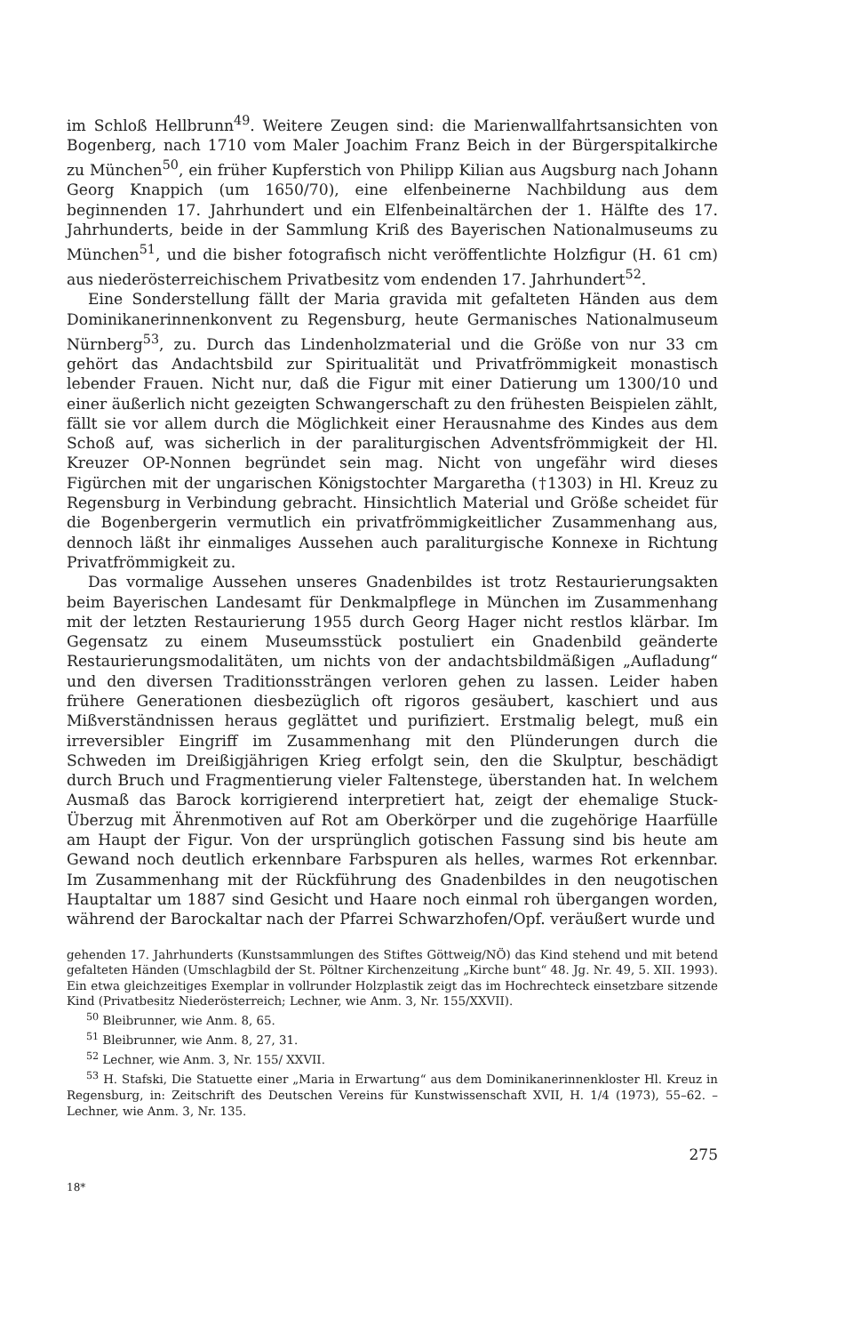im Schloß Hellbrunn<sup>49</sup>. Weitere Zeugen sind: die Marienwallfahrtsansichten von Bogenberg, nach 1710 vom Maler Joachim Franz Beich in der Bürgerspitalkirche zu München<sup>50</sup>, ein früher Kupferstich von Philipp Kilian aus Augsburg nach Johann Georg Knappich (um 1650/70), eine elfenbeinerne Nachbildung aus dem beginnenden 17. Jahrhundert und ein Elfenbeinaltärchen der 1. Hälfte des 17. Jahrhunderts, beide in der Sammlung Kriß des Bayerischen Nationalmuseums zu München<sup>51</sup>, und die bisher fotografisch nicht veröffentlichte Holzfigur (H. 61 cm) aus niederösterreichischem Privatbesitz vom endenden 17. Jahrhundert<sup>52</sup>.
Eine Sonderstellung fällt der Maria gravida mit gefalteten Händen aus dem Dominikanerinnenkonvent zu Regensburg, heute Germanisches Nationalmuseum Nürnberg<sup>53</sup>, zu. Durch das Lindenholzmaterial und die Größe von nur 33 cm gehört das Andachtsbild zur Spiritualität und Privatfrömmigkeit monastisch lebender Frauen. Nicht nur, daß die Figur mit einer Datierung um 1300/10 und einer äußerlich nicht gezeigten Schwangerschaft zu den frühesten Beispielen zählt, fällt sie vor allem durch die Möglichkeit einer Herausnahme des Kindes aus dem Schoß auf, was sicherlich in der paraliturgischen Adventsfrömmigkeit der Hl. Kreuzer OP-Nonnen begründet sein mag. Nicht von ungefähr wird dieses Figürchen mit der ungarischen Königstochter Margaretha (†1303) in Hl. Kreuz zu Regensburg in Verbindung gebracht. Hinsichtlich Material und Größe scheidet für die Bogenbergerin vermutlich ein privatfrömmigkeitlicher Zusammenhang aus, dennoch läßt ihr einmaliges Aussehen auch paraliturgische Konnexe in Richtung Privatfrömmigkeit zu.
Das vormalige Aussehen unseres Gnadenbildes ist trotz Restaurierungsakten beim Bayerischen Landesamt für Denkmalpflege in München im Zusammenhang mit der letzten Restaurierung 1955 durch Georg Hager nicht restlos klärbar. Im Gegensatz zu einem Museumsstück postuliert ein Gnadenbild geänderte Restaurierungsmodalitäten, um nichts von der andachtsbildmäßigen „Aufladung“ und den diversen Traditionssträngen verloren gehen zu lassen. Leider haben frühere Generationen diesbezüglich oft rigoros gesäubert, kaschiert und aus Mißverständnissen heraus geglättet und purifiziert. Erstmalig belegt, muß ein irreversibler Eingriff im Zusammenhang mit den Plünderungen durch die Schweden im Dreißigjährigen Krieg erfolgt sein, den die Skulptur, beschädigt durch Bruch und Fragmentierung vieler Faltenstege, überstanden hat. In welchem Ausmaß das Barock korrigierend interpretiert hat, zeigt der ehemalige Stuck-Überzug mit Ährenmotiven auf Rot am Oberkörper und die zugehörige Haarfülle am Haupt der Figur. Von der ursprünglich gotischen Fassung sind bis heute am Gewand noch deutlich erkennbare Farbspuren als helles, warmes Rot erkennbar. Im Zusammenhang mit der Rückführung des Gnadenbildes in den neugotischen Hauptaltar um 1887 sind Gesicht und Haare noch einmal roh übergangen worden, während der Barockaltar nach der Pfarrei Schwarzhofen/Opf. veräußert wurde und
gehenden 17. Jahrhunderts (Kunstsammlungen des Stiftes Göttweig/NÖ) das Kind stehend und mit betend gefalteten Händen (Umschlagbild der St. Pöltner Kirchenzeitung „Kirche bunt“ 48. Jg. Nr. 49, 5. XII. 1993). Ein etwa gleichzeitiges Exemplar in vollrunder Holzplastik zeigt das im Hochrechteck einsetzbare sitzende Kind (Privatbesitz Niederösterreich; Lechner, wie Anm. 3, Nr. 155/XXVII).
<sup>50</sup> Bleibrunner, wie Anm. 8, 65.
<sup>51</sup> Bleibrunner, wie Anm. 8, 27, 31.
<sup>52</sup> Lechner, wie Anm. 3, Nr. 155/ XXVII.
<sup>53</sup> H. Stafski, Die Statuette einer „Maria in Erwartung“ aus dem Dominikanerinnenkloster Hl. Kreuz in Regensburg, in: Zeitschrift des Deutschen Vereins für Kunstwissenschaft XVII, H. 1/4 (1973), 55–62. – Lechner, wie Anm. 3, Nr. 135.
275
18*